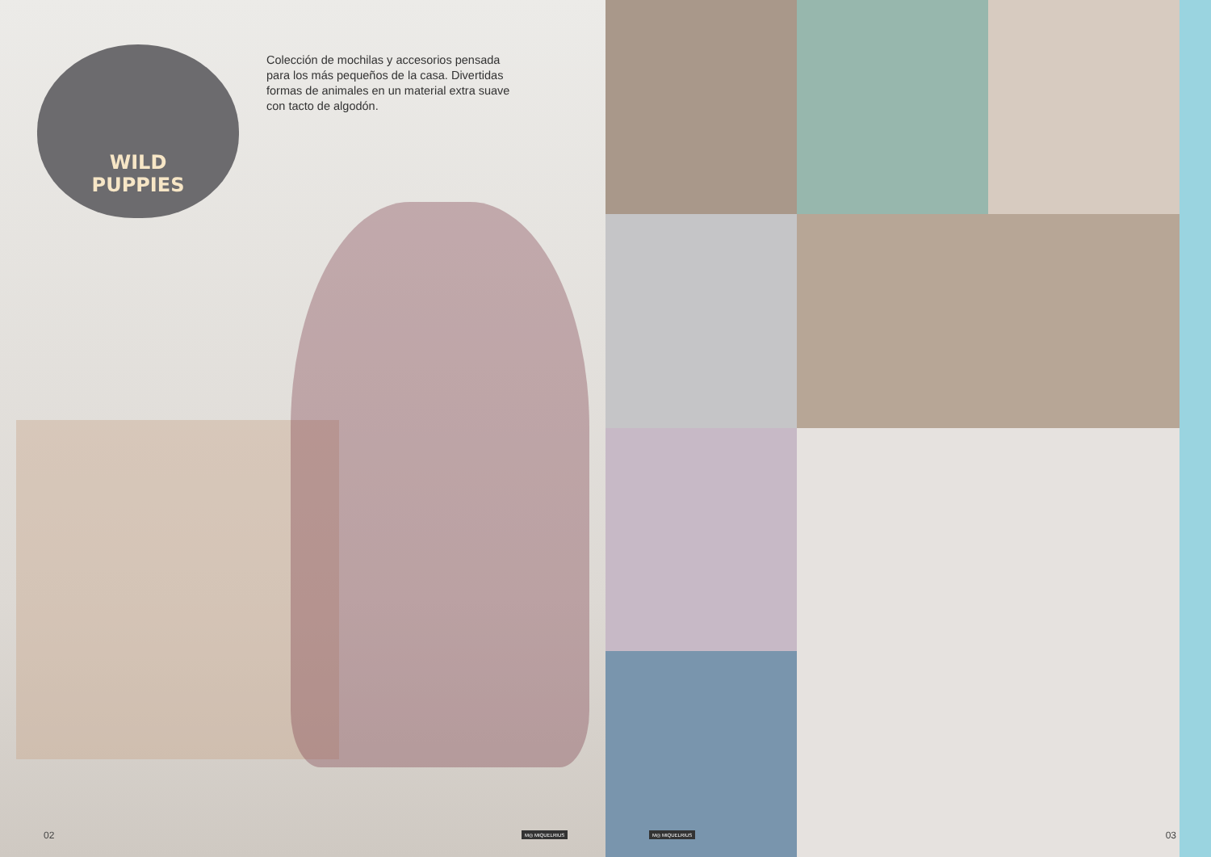WILD
PUPPIES
Colección de mochilas y accesorios pensada para los más pequeños de la casa. Divertidas formas de animales en un material extra suave con tacto de algodón.
02 M◎ MIQUELRIUS
03
M◎ MIQUELRIUS